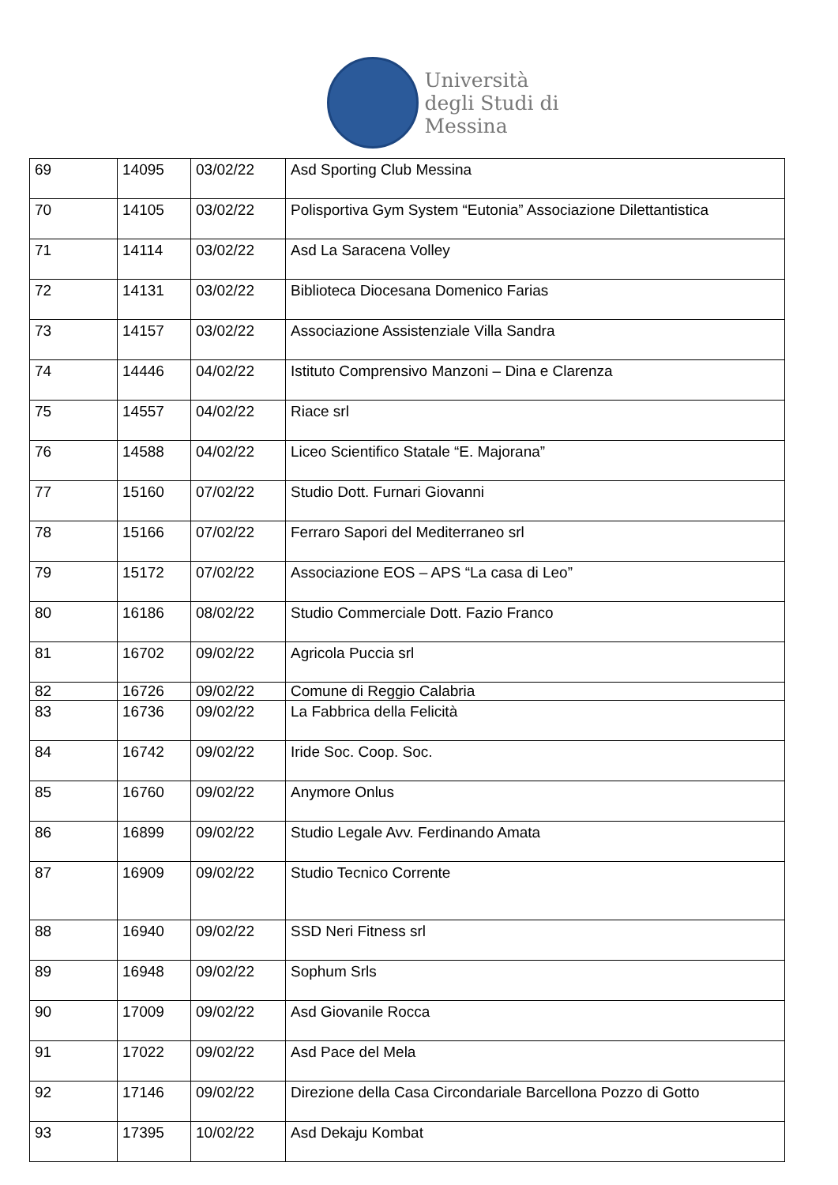Università
degli Studi di
Messina
| 69 | 14095 | 03/02/22 | Asd Sporting Club Messina |
| 70 | 14105 | 03/02/22 | Polisportiva Gym System “Eutonia” Associazione Dilettantistica |
| 71 | 14114 | 03/02/22 | Asd La Saracena Volley |
| 72 | 14131 | 03/02/22 | Biblioteca Diocesana Domenico Farias |
| 73 | 14157 | 03/02/22 | Associazione Assistenziale Villa Sandra |
| 74 | 14446 | 04/02/22 | Istituto Comprensivo Manzoni – Dina e Clarenza |
| 75 | 14557 | 04/02/22 | Riace srl |
| 76 | 14588 | 04/02/22 | Liceo Scientifico Statale “E. Majorana” |
| 77 | 15160 | 07/02/22 | Studio Dott. Furnari Giovanni |
| 78 | 15166 | 07/02/22 | Ferraro Sapori del Mediterraneo srl |
| 79 | 15172 | 07/02/22 | Associazione EOS – APS “La casa di Leo” |
| 80 | 16186 | 08/02/22 | Studio Commerciale Dott. Fazio Franco |
| 81 | 16702 | 09/02/22 | Agricola Puccia srl |
| 82 | 16726 | 09/02/22 | Comune di Reggio Calabria |
| 83 | 16736 | 09/02/22 | La Fabbrica della Felicità |
| 84 | 16742 | 09/02/22 | Iride Soc. Coop. Soc. |
| 85 | 16760 | 09/02/22 | Anymore Onlus |
| 86 | 16899 | 09/02/22 | Studio Legale Avv. Ferdinando Amata |
| 87 | 16909 | 09/02/22 | Studio Tecnico Corrente |
| 88 | 16940 | 09/02/22 | SSD Neri Fitness srl |
| 89 | 16948 | 09/02/22 | Sophum Srls |
| 90 | 17009 | 09/02/22 | Asd Giovanile Rocca |
| 91 | 17022 | 09/02/22 | Asd Pace del Mela |
| 92 | 17146 | 09/02/22 | Direzione della Casa Circondariale Barcellona Pozzo di Gotto |
| 93 | 17395 | 10/02/22 | Asd Dekaju Kombat |